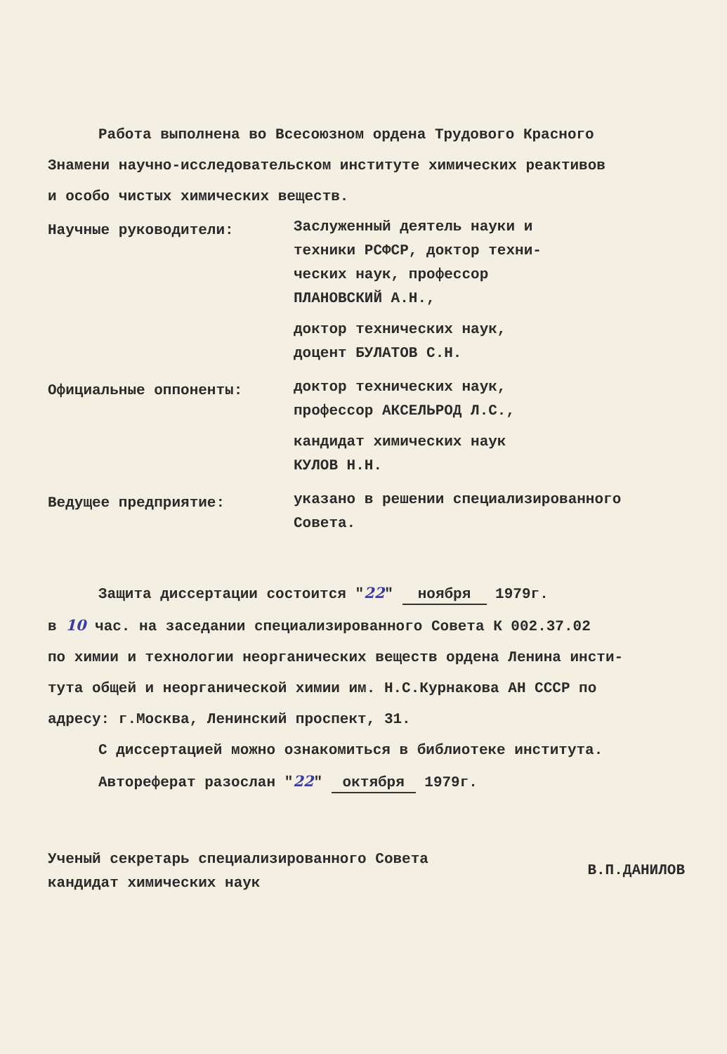Работа выполнена во Всесоюзном ордена Трудового Красного
Знамени научно-исследовательском институте химических реактивов
и особо чистых химических веществ.
Научные руководители:
Заслуженный деятель науки и
техники РСФСР, доктор техни-
ческих наук, профессор
ПЛАНОВСКИЙ А.Н.,
доктор технических наук,
доцент БУЛАТОВ С.Н.
Официальные оппоненты:
доктор технических наук,
профессор АКСЕЛЬРОД Л.С.,
кандидат химических наук
КУЛОВ Н.Н.
Ведущее предприятие:
указано в решении специализированного
Совета.
Защита диссертации состоится "22" ноября 1979г.
в 10 час. на заседании специализированного Совета К 002.37.02
по химии и технологии неорганических веществ ордена Ленина инсти-
тута общей и неорганической химии им. Н.С.Курнакова АН СССР по
адресу: г.Москва, Ленинский проспект, 31.
С диссертацией можно ознакомиться в библиотеке института.
Автореферат разослан "22" октября 1979г.
Ученый секретарь специализированного Совета
кандидат химических наук
В.П.ДАНИЛОВ